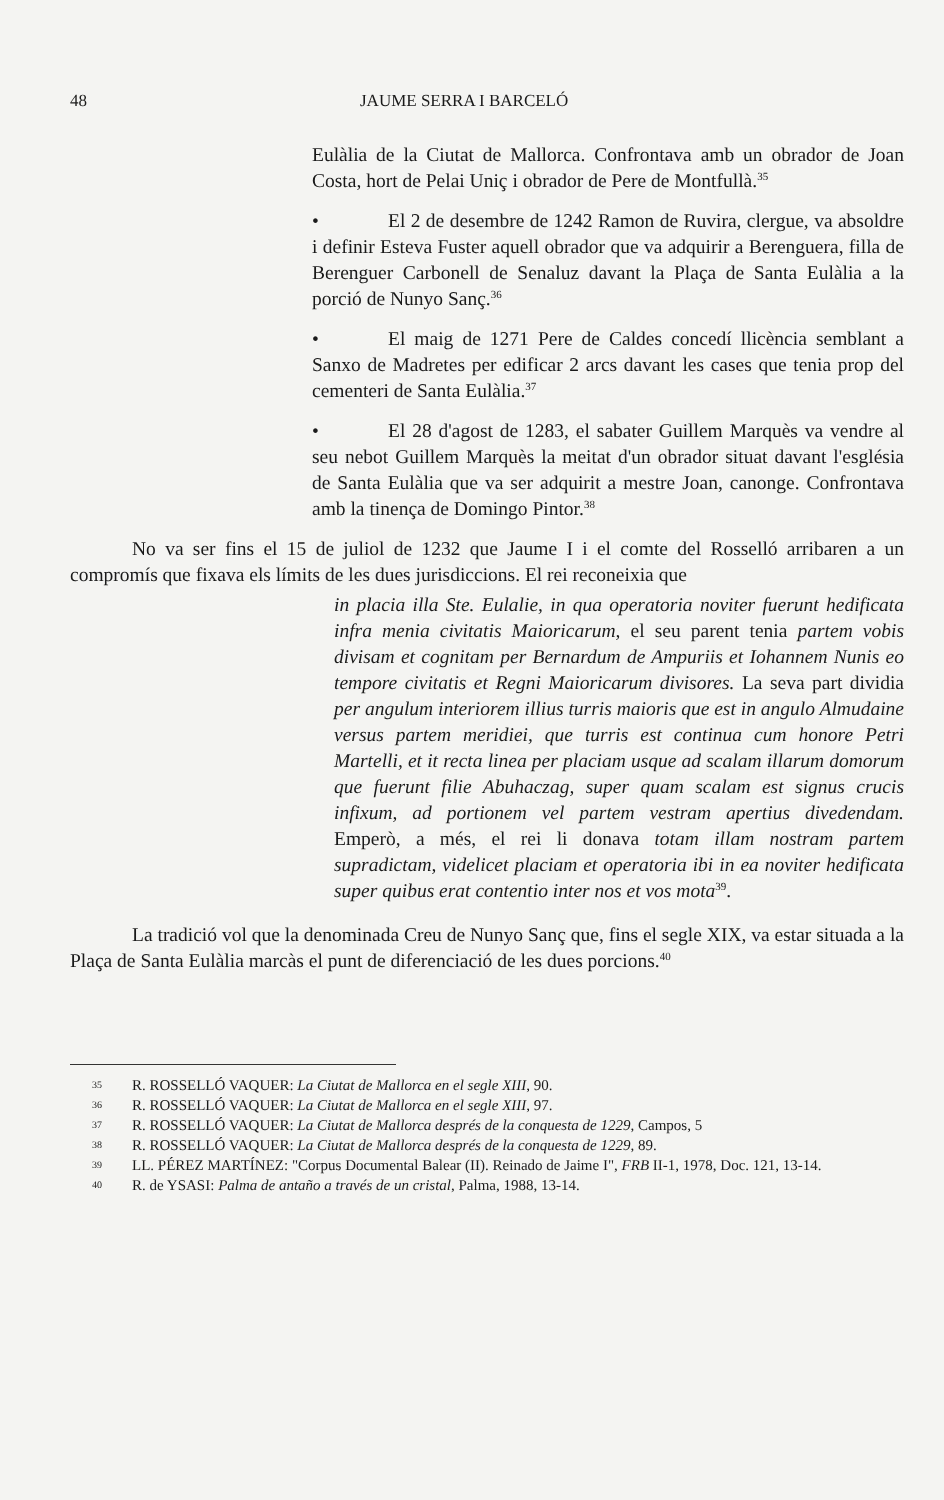48 JAUME SERRA I BARCELÓ
Eulàlia de la Ciutat de Mallorca. Confrontava amb un obrador de Joan Costa, hort de Pelai Uniç i obrador de Pere de Montfullà.<sup>35</sup>
• El 2 de desembre de 1242 Ramon de Ruvira, clergue, va absoldre i definir Esteva Fuster aquell obrador que va adquirir a Berenguera, filla de Berenguer Carbonell de Senaluz davant la Plaça de Santa Eulàlia a la porció de Nunyo Sanç.<sup>36</sup>
• El maig de 1271 Pere de Caldes concedí llicència semblant a Sanxo de Madretes per edificar 2 arcs davant les cases que tenia prop del cementeri de Santa Eulàlia.<sup>37</sup>
• El 28 d'agost de 1283, el sabater Guillem Marquès va vendre al seu nebot Guillem Marquès la meitat d'un obrador situat davant l'església de Santa Eulàlia que va ser adquirit a mestre Joan, canonge. Confrontava amb la tinença de Domingo Pintor.<sup>38</sup>
No va ser fins el 15 de juliol de 1232 que Jaume I i el comte del Rosselló arribaren a un compromís que fixava els límits de les dues jurisdiccions. El rei reconeixia que
in placia illa Ste. Eulalie, in qua operatoria noviter fuerunt hedificata infra menia civitatis Maioricarum, el seu parent tenia partem vobis divisam et cognitam per Bernardum de Ampuriis et Iohannem Nunis eo tempore civitatis et Regni Maioricarum divisores. La seva part dividia per angulum interiorem illius turris maioris que est in angulo Almudaine versus partem meridiei, que turris est continua cum honore Petri Martelli, et it recta linea per placiam usque ad scalam illarum domorum que fuerunt filie Abuhaczag, super quam scalam est signus crucis infixum, ad portionem vel partem vestram apertius divedendam. Emperò, a més, el rei li donava totam illam nostram partem supradictam, videlicet placiam et operatoria ibi in ea noviter hedificata super quibus erat contentio inter nos et vos mota<sup>39</sup>.
La tradició vol que la denominada Creu de Nunyo Sanç que, fins el segle XIX, va estar situada a la Plaça de Santa Eulàlia marcàs el punt de diferenciació de les dues porcions.<sup>40</sup>
35 R. ROSSELLÓ VAQUER: La Ciutat de Mallorca en el segle XIII, 90.
36 R. ROSSELLÓ VAQUER: La Ciutat de Mallorca en el segle XIII, 97.
37 R. ROSSELLÓ VAQUER: La Ciutat de Mallorca després de la conquesta de 1229, Campos, 5
38 R. ROSSELLÓ VAQUER: La Ciutat de Mallorca després de la conquesta de 1229, 89.
39 LL. PÉREZ MARTÍNEZ: "Corpus Documental Balear (II). Reinado de Jaime I", FRB II-1, 1978, Doc. 121, 13-14.
40 R. de YSASI: Palma de antaño a través de un cristal, Palma, 1988, 13-14.